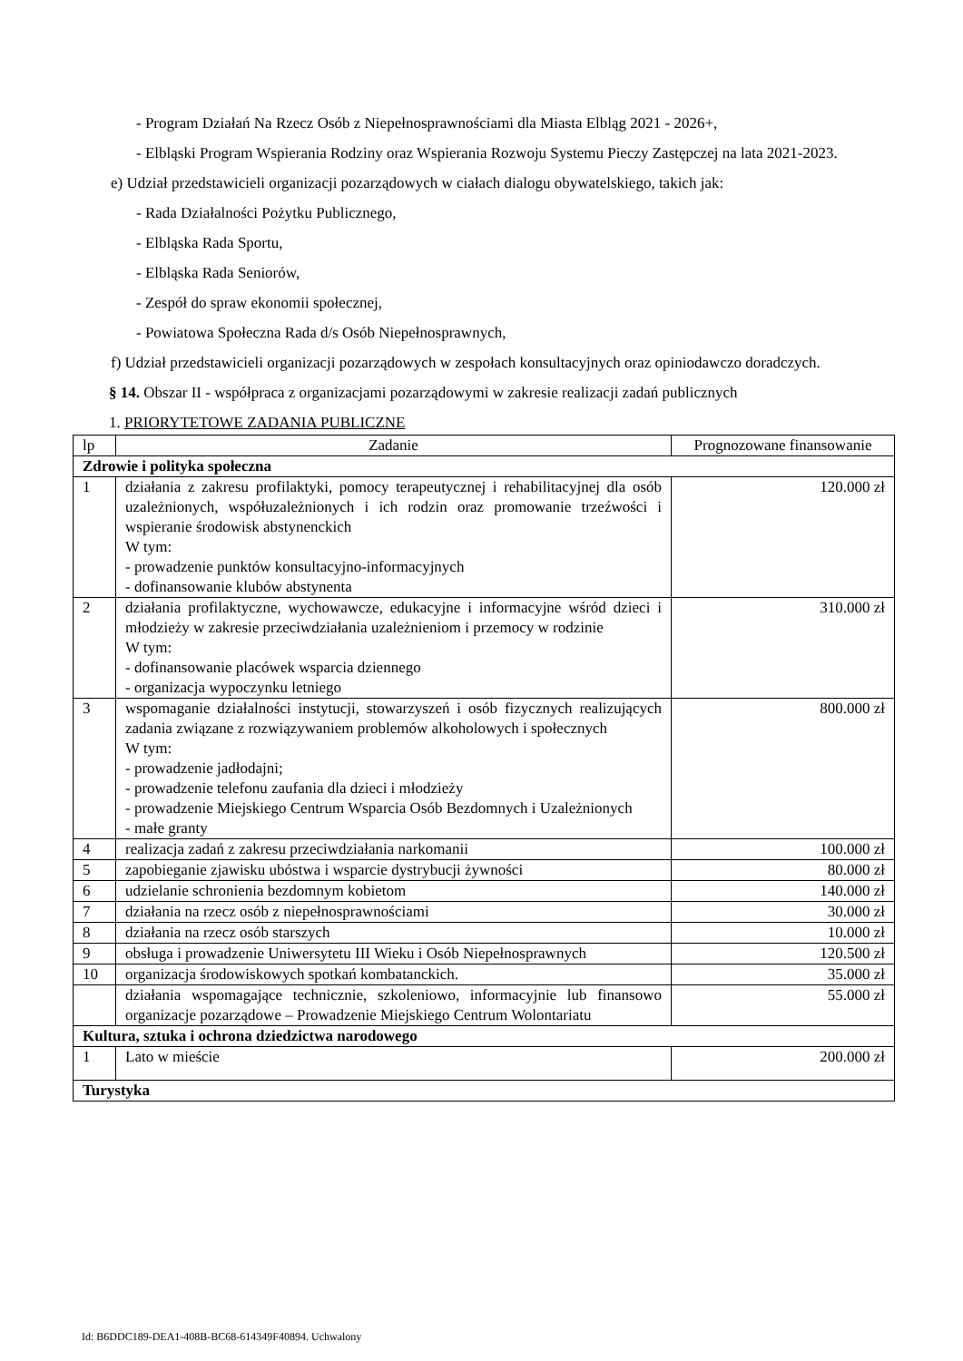- Program Działań Na Rzecz Osób z Niepełnosprawnościami dla Miasta Elbląg 2021 - 2026+,
- Elbląski Program Wspierania Rodziny oraz Wspierania Rozwoju Systemu Pieczy Zastępczej na lata 2021-2023.
e) Udział przedstawicieli organizacji pozarządowych w ciałach dialogu obywatelskiego, takich jak:
- Rada Działalności Pożytku Publicznego,
- Elbląska Rada Sportu,
- Elbląska Rada Seniorów,
- Zespół do spraw ekonomii społecznej,
- Powiatowa Społeczna Rada d/s Osób Niepełnosprawnych,
f) Udział przedstawicieli organizacji pozarządowych w zespołach konsultacyjnych oraz opiniodawczo doradczych.
§ 14. Obszar II - współpraca z organizacjami pozarządowymi w zakresie realizacji zadań publicznych
1. PRIORYTETOWE ZADANIA PUBLICZNE
| lp | Zadanie | Prognozowane finansowanie |
| --- | --- | --- |
| Zdrowie i polityka społeczna | | |
| 1 | działania z zakresu profilaktyki, pomocy terapeutycznej i rehabilitacyjnej dla osób uzależnionych, współuzależnionych i ich rodzin oraz promowanie trzeźwości i wspieranie środowisk abstynenckich W tym: - prowadzenie punktów konsultacyjno-informacyjnych - dofinansowanie klubów abstynenta | 120.000 zł |
| 2 | działania profilaktyczne, wychowawcze, edukacyjne i informacyjne wśród dzieci i młodzieży w zakresie przeciwdziałania uzależnieniom i przemocy w rodzinie W tym: - dofinansowanie placówek wsparcia dziennego - organizacja wypoczynku letniego | 310.000 zł |
| 3 | wspomaganie działalności instytucji, stowarzyszeń i osób fizycznych realizujących zadania związane z rozwiązywaniem problemów alkoholowych i społecznych W tym: - prowadzenie jadłodajni; - prowadzenie telefonu zaufania dla dzieci i młodzieży - prowadzenie Miejskiego Centrum Wsparcia Osób Bezdomnych i Uzależnionych - małe granty | 800.000 zł |
| 4 | realizacja zadań z zakresu przeciwdziałania narkomanii | 100.000 zł |
| 5 | zapobieganie zjawisku ubóstwa i wsparcie dystrybucji żywności | 80.000 zł |
| 6 | udzielanie schronienia bezdomnym kobietom | 140.000 zł |
| 7 | działania na rzecz osób z niepełnosprawnościami | 30.000 zł |
| 8 | działania na rzecz osób starszych | 10.000 zł |
| 9 | obsługa i prowadzenie Uniwersytetu III Wieku i Osób Niepełnosprawnych | 120.500 zł |
| 10 | organizacja środowiskowych spotkań kombatanckich. | 35.000 zł |
| | działania wspomagające technicznie, szkoleniowo, informacyjnie lub finansowo organizacje pozarządowe – Prowadzenie Miejskiego Centrum Wolontariatu | 55.000 zł |
| Kultura, sztuka i ochrona dziedzictwa narodowego | | |
| 1 | Lato w mieście | 200.000 zł |
| Turystyka | | |
Id: B6DDC189-DEA1-408B-BC68-614349F40894. Uchwalony